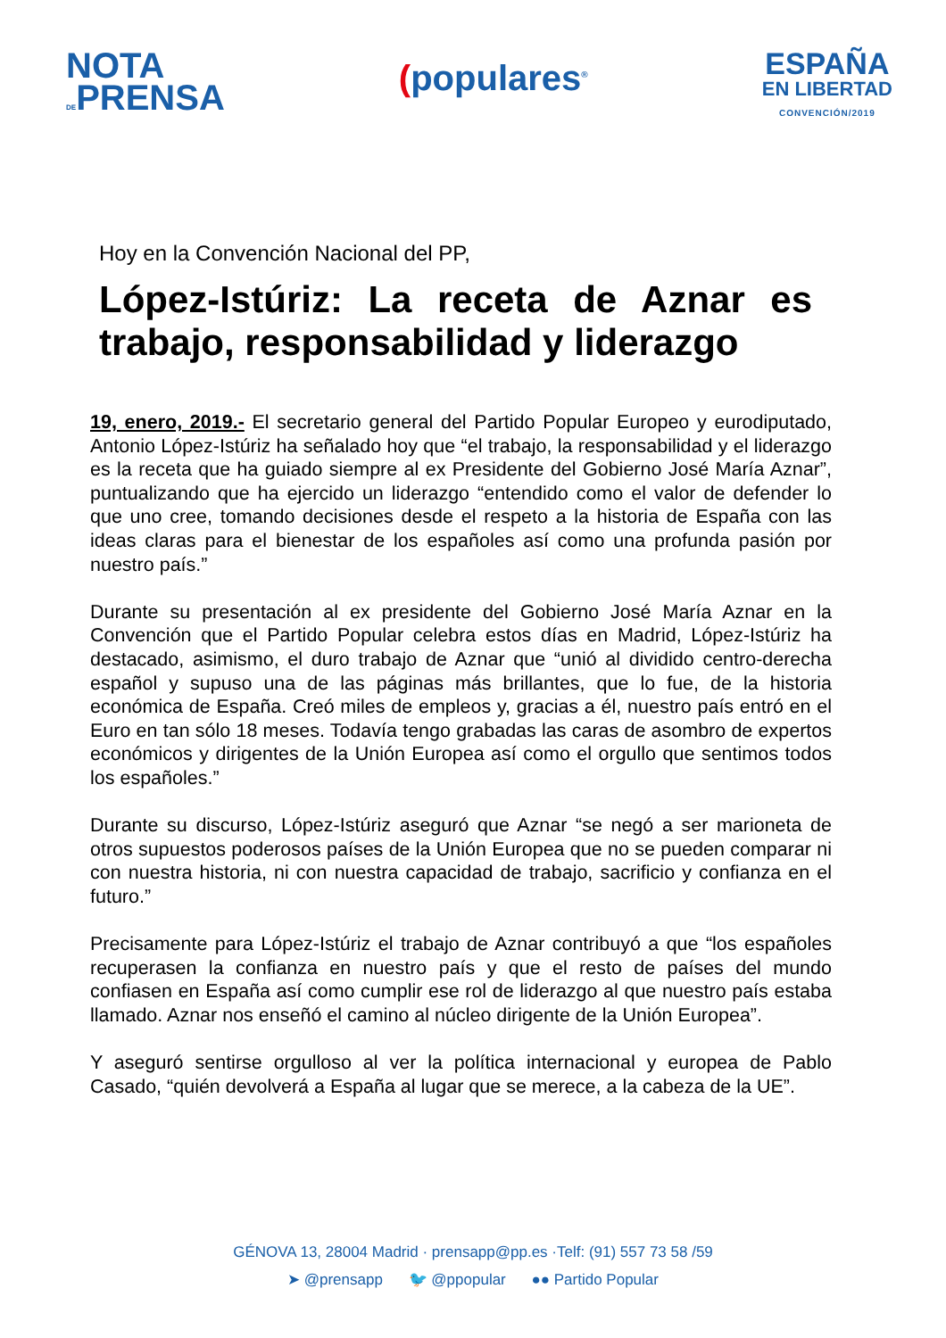NOTA
DEPRENSA
(populares<sup>®</sup>
ESPAÑA
EN LIBERTAD
CONVENCIÓN/2019
Hoy en la Convención Nacional del PP,
López-Istúriz: La receta de Aznar es trabajo, responsabilidad y liderazgo
19, enero, 2019.- El secretario general del Partido Popular Europeo y eurodiputado, Antonio López-Istúriz ha señalado hoy que “el trabajo, la responsabilidad y el liderazgo es la receta que ha guiado siempre al ex Presidente del Gobierno José María Aznar”, puntualizando que ha ejercido un liderazgo “entendido como el valor de defender lo que uno cree, tomando decisiones desde el respeto a la historia de España con las ideas claras para el bienestar de los españoles así como una profunda pasión por nuestro país.”
Durante su presentación al ex presidente del Gobierno José María Aznar en la Convención que el Partido Popular celebra estos días en Madrid, López-Istúriz ha destacado, asimismo, el duro trabajo de Aznar que “unió al dividido centro-derecha español y supuso una de las páginas más brillantes, que lo fue, de la historia económica de España. Creó miles de empleos y, gracias a él, nuestro país entró en el Euro en tan sólo 18 meses. Todavía tengo grabadas las caras de asombro de expertos económicos y dirigentes de la Unión Europea así como el orgullo que sentimos todos los españoles.”
Durante su discurso, López-Istúriz aseguró que Aznar “se negó a ser marioneta de otros supuestos poderosos países de la Unión Europea que no se pueden comparar ni con nuestra historia, ni con nuestra capacidad de trabajo, sacrificio y confianza en el futuro.”
Precisamente para López-Istúriz el trabajo de Aznar contribuyó a que “los españoles recuperasen la confianza en nuestro país y que el resto de países del mundo confiasen en España así como cumplir ese rol de liderazgo al que nuestro país estaba llamado. Aznar nos enseñó el camino al núcleo dirigente de la Unión Europea”.
Y aseguró sentirse orgulloso al ver la política internacional y europea de Pablo Casado, “quién devolverá a España al lugar que se merece, a la cabeza de la UE”.
GÉNOVA 13, 28004 Madrid · prensapp@pp.es ·Telf: (91) 557 73 58 /59
➤ @prensapp 🐦 @ppopular ●● Partido Popular